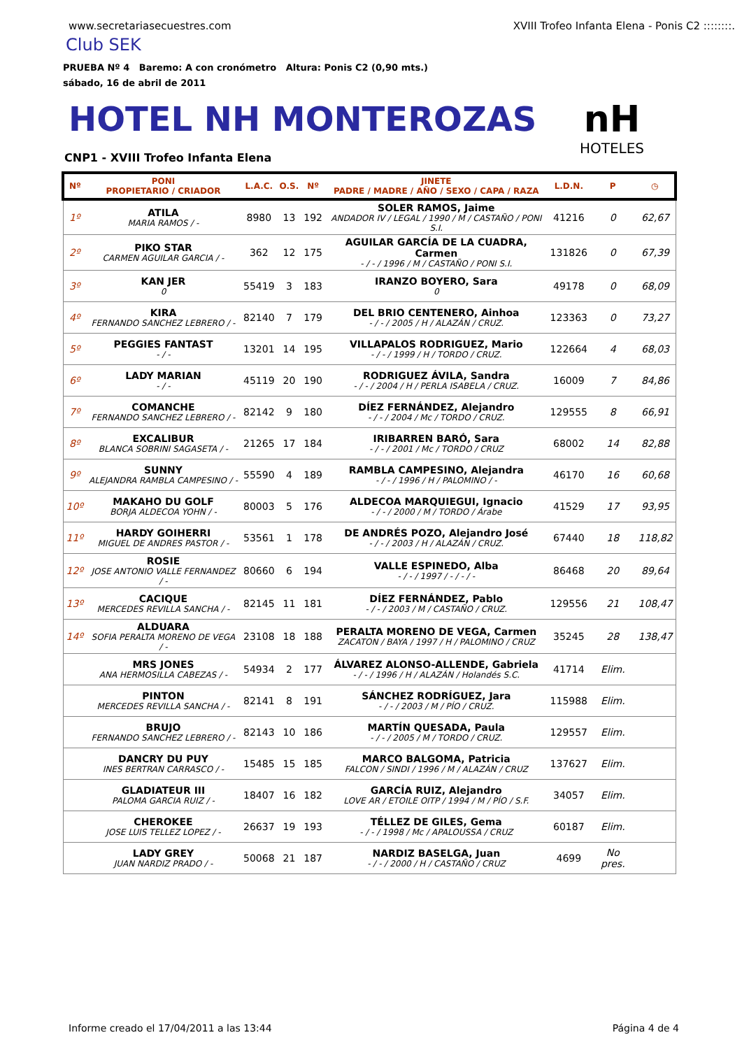www.secretariasecuestres.com XVIII Trofeo Infanta Elena - Ponis C2 ::::::::.
Club SEK
PRUEBA Nº 4 Baremo: A con cronómetro Altura: Ponis C2 (0,90 mts.)
sábado, 16 de abril de 2011
HOTEL NH MONTEROZAS
nH
HOTELES
CNP1 - XVIII Trofeo Infanta Elena
| Nº | PONI PROPIETARIO / CRIADOR | L.A.C. | O.S. | Nº | JINETE PADRE / MADRE / AÑO / SEXO / CAPA / RAZA | L.D.N. | P | ◷ |
| --- | --- | --- | --- | --- | --- | --- | --- | --- |
| 1º | ATILA MARIA RAMOS / - | 8980 | 13 | 192 | SOLER RAMOS, Jaime ANDADOR IV / LEGAL / 1990 / M / CASTAÑO / PONI S.I. | 41216 | 0 | 62,67 |
| 2º | PIKO STAR CARMEN AGUILAR GARCIA / - | 362 | 12 | 175 | AGUILAR GARCÍA DE LA CUADRA, Carmen - / - / 1996 / M / CASTAÑO / PONI S.I. | 131826 | 0 | 67,39 |
| 3º | KAN JER 0 | 55419 | 3 | 183 | IRANZO BOYERO, Sara 0 | 49178 | 0 | 68,09 |
| 4º | KIRA FERNANDO SANCHEZ LEBRERO / - | 82140 | 7 | 179 | DEL BRIO CENTENERO, Ainhoa - / - / 2005 / H / ALAZÁN / CRUZ. | 123363 | 0 | 73,27 |
| 5º | PEGGIES FANTAST - / - | 13201 | 14 | 195 | VILLAPALOS RODRIGUEZ, Mario - / - / 1999 / H / TORDO / CRUZ. | 122664 | 4 | 68,03 |
| 6º | LADY MARIAN - / - | 45119 | 20 | 190 | RODRIGUEZ ÁVILA, Sandra - / - / 2004 / H / PERLA ISABELA / CRUZ. | 16009 | 7 | 84,86 |
| 7º | COMANCHE FERNANDO SANCHEZ LEBRERO / - | 82142 | 9 | 180 | DÍEZ FERNÁNDEZ, Alejandro - / - / 2004 / Mc / TORDO / CRUZ. | 129555 | 8 | 66,91 |
| 8º | EXCALIBUR BLANCA SOBRINI SAGASETA / - | 21265 | 17 | 184 | IRIBARREN BARÓ, Sara - / - / 2001 / Mc / TORDO / CRUZ | 68002 | 14 | 82,88 |
| 9º | SUNNY ALEJANDRA RAMBLA CAMPESINO / - | 55590 | 4 | 189 | RAMBLA CAMPESINO, Alejandra - / - / 1996 / H / PALOMINO / - | 46170 | 16 | 60,68 |
| 10º | MAKAHO DU GOLF BORJA ALDECOA YOHN / - | 80003 | 5 | 176 | ALDECOA MARQUIEGUI, Ignacio - / - / 2000 / M / TORDO / Árabe | 41529 | 17 | 93,95 |
| 11º | HARDY GOIHERRI MIGUEL DE ANDRES PASTOR / - | 53561 | 1 | 178 | DE ANDRÉS POZO, Alejandro José - / - / 2003 / H / ALAZÁN / CRUZ. | 67440 | 18 | 118,82 |
| 12º | ROSIE JOSE ANTONIO VALLE FERNANDEZ / - | 80660 | 6 | 194 | VALLE ESPINEDO, Alba - / - / 1997 / - / - / - | 86468 | 20 | 89,64 |
| 13º | CACIQUE MERCEDES REVILLA SANCHA / - | 82145 | 11 | 181 | DÍEZ FERNÁNDEZ, Pablo - / - / 2003 / M / CASTAÑO / CRUZ. | 129556 | 21 | 108,47 |
| 14º | ALDUARA SOFIA PERALTA MORENO DE VEGA / - | 23108 | 18 | 188 | PERALTA MORENO DE VEGA, Carmen ZACATON / BAYA / 1997 / H / PALOMINO / CRUZ | 35245 | 28 | 138,47 |
| | MRS JONES ANA HERMOSILLA CABEZAS / - | 54934 | 2 | 177 | ÁLVAREZ ALONSO-ALLENDE, Gabriela - / - / 1996 / H / ALAZÁN / Holandés S.C. | 41714 | Elim. | |
| | PINTON MERCEDES REVILLA SANCHA / - | 82141 | 8 | 191 | SÁNCHEZ RODRÍGUEZ, Jara - / - / 2003 / M / PÍO / CRUZ. | 115988 | Elim. | |
| | BRUJO FERNANDO SANCHEZ LEBRERO / - | 82143 | 10 | 186 | MARTÍN QUESADA, Paula - / - / 2005 / M / TORDO / CRUZ. | 129557 | Elim. | |
| | DANCRY DU PUY INES BERTRAN CARRASCO / - | 15485 | 15 | 185 | MARCO BALGOMA, Patricia FALCON / SINDI / 1996 / M / ALAZÁN / CRUZ | 137627 | Elim. | |
| | GLADIATEUR III PALOMA GARCIA RUIZ / - | 18407 | 16 | 182 | GARCÍA RUIZ, Alejandro LOVE AR / ETOILE OITP / 1994 / M / PÍO / S.F. | 34057 | Elim. | |
| | CHEROKEE JOSE LUIS TELLEZ LOPEZ / - | 26637 | 19 | 193 | TÉLLEZ DE GILES, Gema - / - / 1998 / Mc / APALOUSSA / CRUZ | 60187 | Elim. | |
| | LADY GREY JUAN NARDIZ PRADO / - | 50068 | 21 | 187 | NARDIZ BASELGA, Juan - / - / 2000 / H / CASTAÑO / CRUZ | 4699 | No pres. | |
Informe creado el 17/04/2011 a las 13:44 Página 4 de 4